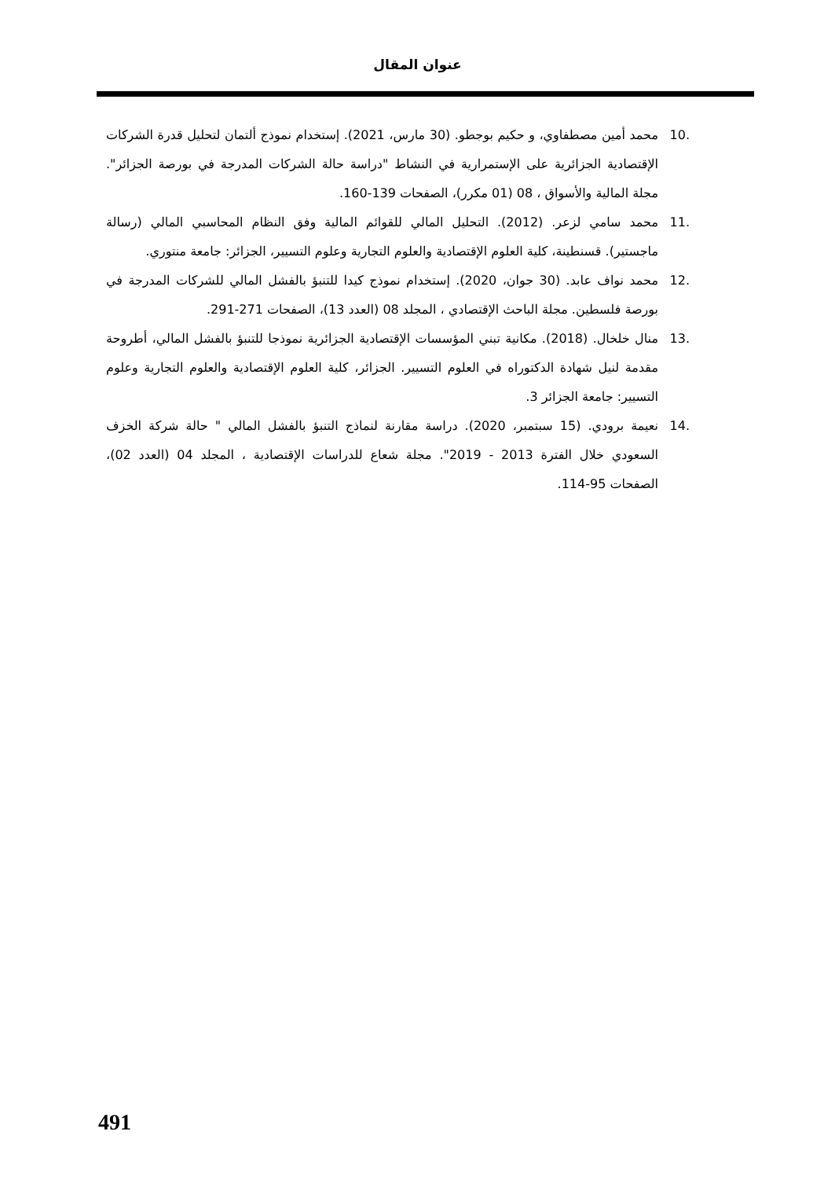عنوان المقال
10. محمد أمين مصطفاوي، و حكيم بوجطو. (30 مارس، 2021). إستخدام نموذج ألتمان لتحليل قدرة الشركات الإقتصادية الجزائرية على الإستمرارية في النشاط "دراسة حالة الشركات المدرجة في بورصة الجزائر". مجلة المالية والأسواق ، 08 (01 مكرر)، الصفحات 139-160.
11. محمد سامي لزعر. (2012). التحليل المالي للقوائم المالية وفق النظام المحاسبي المالي (رسالة ماجستير). قسنطينة، كلية العلوم الإقتصادية والعلوم التجارية وعلوم التسيير، الجزائر: جامعة منتوري.
12. محمد نواف عابد. (30 جوان، 2020). إستخدام نموذج كيدا للتنبؤ بالفشل المالي للشركات المدرجة في بورصة فلسطين. مجلة الباحث الإقتصادي ، المجلد 08 (العدد 13)، الصفحات 271-291.
13. منال خلخال. (2018). مكانية تبني المؤسسات الإقتصادية الجزائرية نموذجا للتنبؤ بالفشل المالي، أطروحة مقدمة لنيل شهادة الدكتوراه في العلوم التسيير. الجزائر، كلية العلوم الإقتصادية والعلوم التجارية وعلوم التسيير: جامعة الجزائر 3.
14. نعيمة برودي. (15 سبتمبر، 2020). دراسة مقارنة لنماذج التنبؤ بالفشل المالي " حالة شركة الخزف السعودي خلال الفترة 2013 - 2019". مجلة شعاع للدراسات الإقتصادية ، المجلد 04 (العدد 02)، الصفحات 95-114.
491